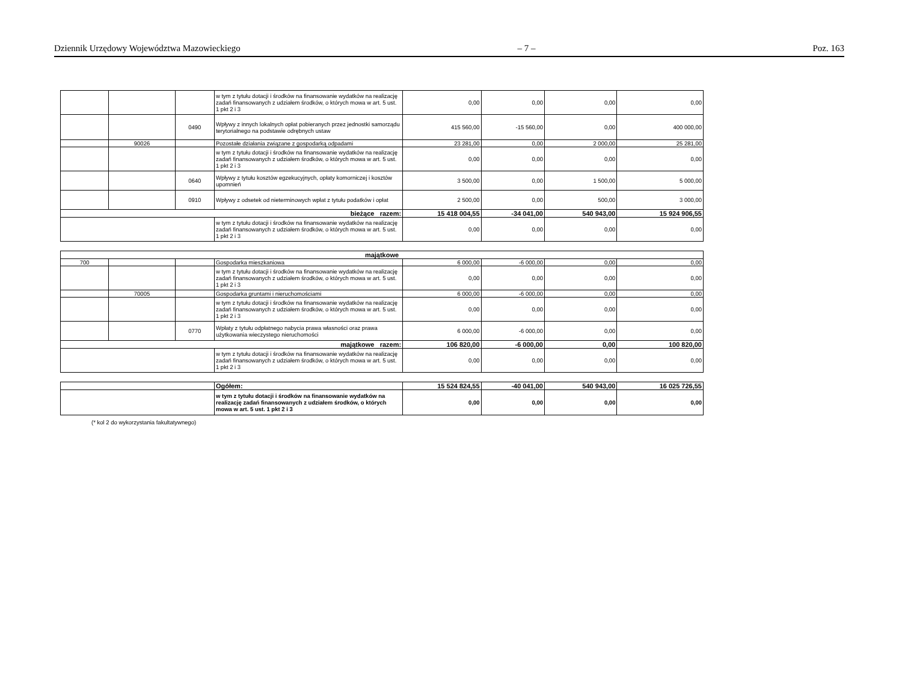Dziennik Urzędowy Województwa Mazowieckiego – 7 – Poz. 163
| | | | w tym z tytułu dotacji i środków na finansowanie wydatków na realizację zadań finansowanych z udziałem środków, o których mowa w art. 5 ust. 1 pkt 2 i 3 | 0,00 | 0,00 | 0,00 | 0,00 |
| | | 0490 | Wpływy z innych lokalnych opłat pobieranych przez jednostki samorządu terytorialnego na podstawie odrębnych ustaw | 415 560,00 | -15 560,00 | 0,00 | 400 000,00 |
| | 90026 | | Pozostałe działania związane z gospodarką odpadami | 23 281,00 | 0,00 | 2 000,00 | 25 281,00 |
| | | | w tym z tytułu dotacji i środków na finansowanie wydatków na realizację zadań finansowanych z udziałem środków, o których mowa w art. 5 ust. 1 pkt 2 i 3 | 0,00 | 0,00 | 0,00 | 0,00 |
| | | 0640 | Wpływy z tytułu kosztów egzekucyjnych, opłaty komorniczej i kosztów upomnień | 3 500,00 | 0,00 | 1 500,00 | 5 000,00 |
| | | 0910 | Wpływy z odsetek od nieterminowych wpłat z tytułu podatków i opłat | 2 500,00 | 0,00 | 500,00 | 3 000,00 |
| bieżące razem: | | | | 15 418 004,55 | -34 041,00 | 540 943,00 | 15 924 906,55 |
| | | | w tym z tytułu dotacji i środków na finansowanie wydatków na realizację zadań finansowanych z udziałem środków, o których mowa w art. 5 ust. 1 pkt 2 i 3 | 0,00 | 0,00 | 0,00 | 0,00 |
| majątkowe | | | | | | | |
| 700 | | | Gospodarka mieszkaniowa | 6 000,00 | -6 000,00 | 0,00 | 0,00 |
| | | | w tym z tytułu dotacji i środków na finansowanie wydatków na realizację zadań finansowanych z udziałem środków, o których mowa w art. 5 ust. 1 pkt 2 i 3 | 0,00 | 0,00 | 0,00 | 0,00 |
| | 70005 | | Gospodarka gruntami i nieruchomościami | 6 000,00 | -6 000,00 | 0,00 | 0,00 |
| | | | w tym z tytułu dotacji i środków na finansowanie wydatków na realizację zadań finansowanych z udziałem środków, o których mowa w art. 5 ust. 1 pkt 2 i 3 | 0,00 | 0,00 | 0,00 | 0,00 |
| | | 0770 | Wpłaty z tytułu odpłatnego nabycia prawa własności oraz prawa użytkowania wieczystego nieruchomości | 6 000,00 | -6 000,00 | 0,00 | 0,00 |
| majątkowe razem: | | | | 106 820,00 | -6 000,00 | 0,00 | 100 820,00 |
| | | | w tym z tytułu dotacji i środków na finansowanie wydatków na realizację zadań finansowanych z udziałem środków, o których mowa w art. 5 ust. 1 pkt 2 i 3 | 0,00 | 0,00 | 0,00 | 0,00 |
| | Ogółem: | 15 524 824,55 | -40 041,00 | 540 943,00 | 16 025 726,55 |
| | w tym z tytułu dotacji i środków na finansowanie wydatków na realizację zadań finansowanych z udziałem środków, o których mowa w art. 5 ust. 1 pkt 2 i 3 | 0,00 | 0,00 | 0,00 | 0,00 |
(* kol 2 do wykorzystania fakultatywnego)